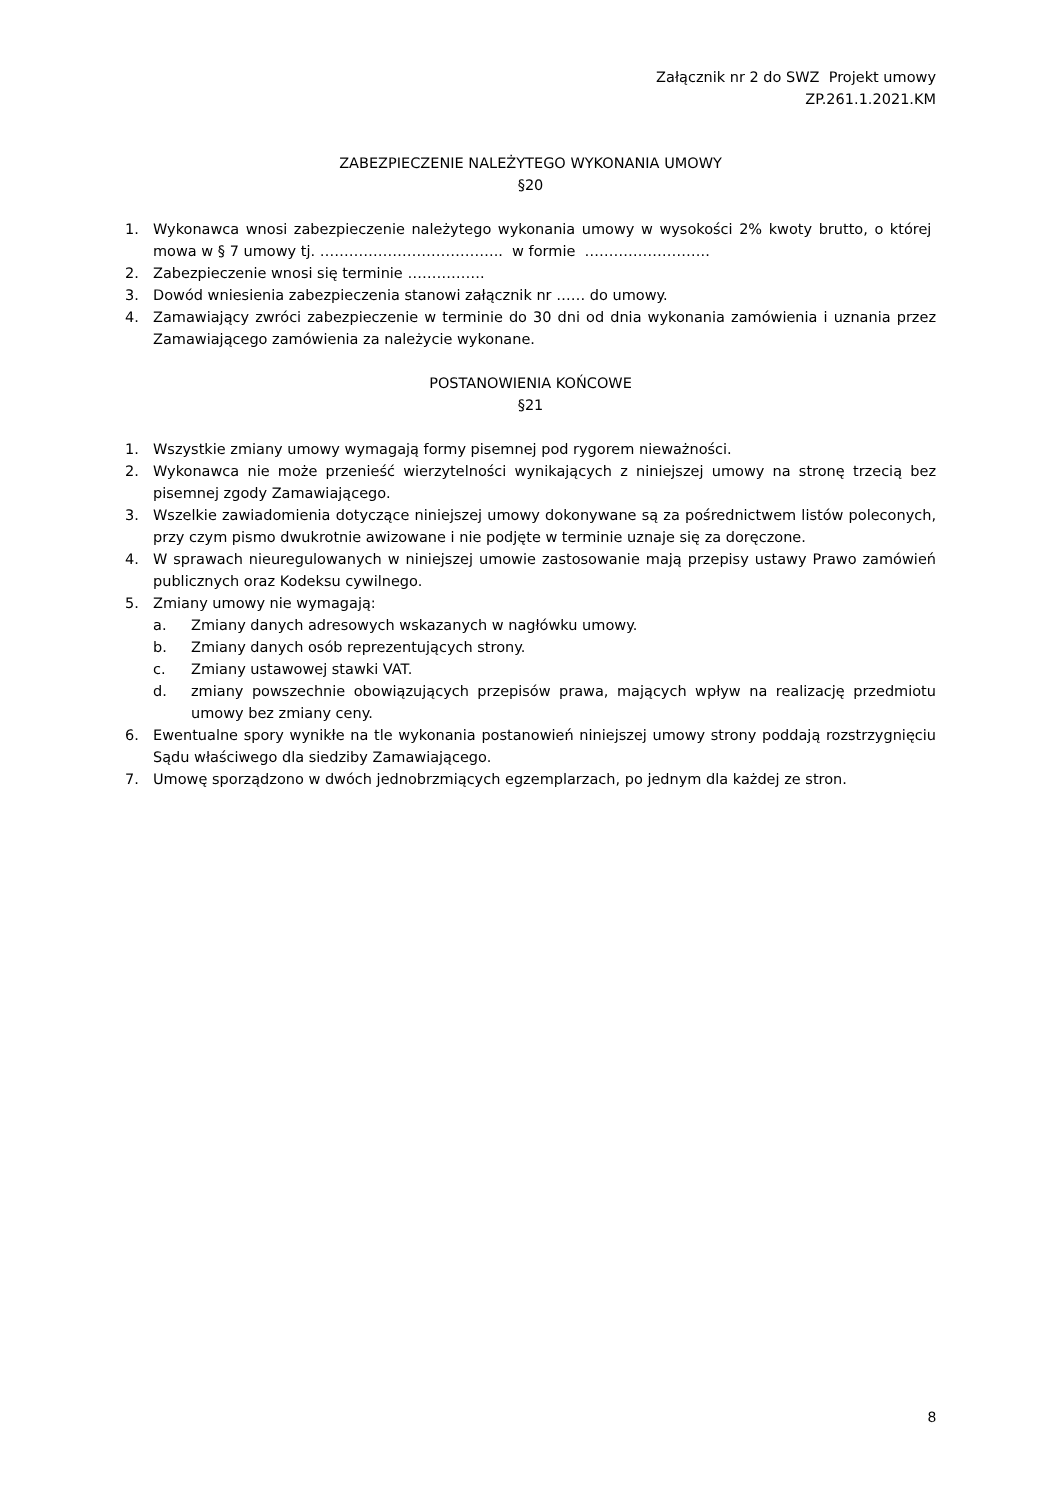Załącznik nr 2 do SWZ Projekt umowy
ZP.261.1.2021.KM
ZABEZPIECZENIE NALEŻYTEGO WYKONANIA UMOWY
§20
1. Wykonawca wnosi zabezpieczenie należytego wykonania umowy w wysokości 2% kwoty brutto, o której mowa w § 7 umowy tj. ……………………………….. w formie ……………………..
2. Zabezpieczenie wnosi się terminie …………….
3. Dowód wniesienia zabezpieczenia stanowi załącznik nr …… do umowy.
4. Zamawiający zwróci zabezpieczenie w terminie do 30 dni od dnia wykonania zamówienia i uznania przez Zamawiającego zamówienia za należycie wykonane.
POSTANOWIENIA KOŃCOWE
§21
1. Wszystkie zmiany umowy wymagają formy pisemnej pod rygorem nieważności.
2. Wykonawca nie może przenieść wierzytelności wynikających z niniejszej umowy na stronę trzecią bez pisemnej zgody Zamawiającego.
3. Wszelkie zawiadomienia dotyczące niniejszej umowy dokonywane są za pośrednictwem listów poleconych, przy czym pismo dwukrotnie awizowane i nie podjęte w terminie uznaje się za doręczone.
4. W sprawach nieuregulowanych w niniejszej umowie zastosowanie mają przepisy ustawy Prawo zamówień publicznych oraz Kodeksu cywilnego.
5. Zmiany umowy nie wymagają:
a. Zmiany danych adresowych wskazanych w nagłówku umowy.
b. Zmiany danych osób reprezentujących strony.
c. Zmiany ustawowej stawki VAT.
d. zmiany powszechnie obowiązujących przepisów prawa, mających wpływ na realizację przedmiotu umowy bez zmiany ceny.
6. Ewentualne spory wynikłe na tle wykonania postanowień niniejszej umowy strony poddają rozstrzygnięciu Sądu właściwego dla siedziby Zamawiającego.
7. Umowę sporządzono w dwóch jednobrzmiących egzemplarzach, po jednym dla każdej ze stron.
8